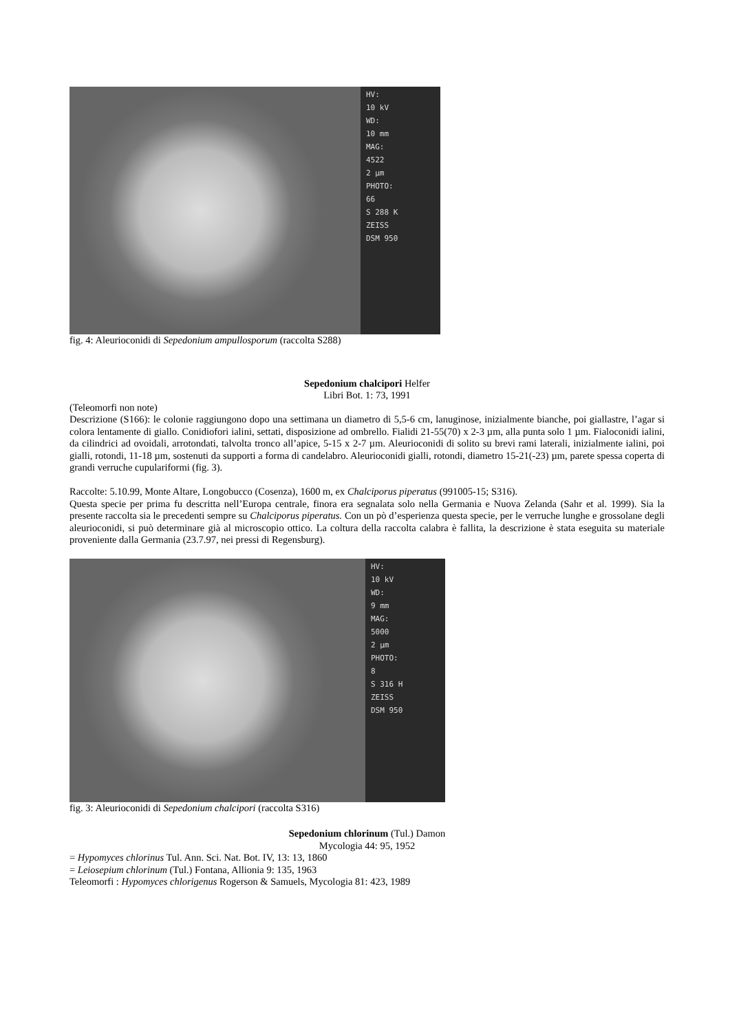HV:
10 kV
WD:
10 mm
MAG:
4522
2 µm
PHOTO:
66
S 288 K
ZEISS
DSM 950
fig. 4: Aleurioconidi di Sepedonium ampullosporum (raccolta S288)
Sepedonium chalcipori Helfer
Libri Bot. 1: 73, 1991
(Teleomorfi non note)
Descrizione (S166): le colonie raggiungono dopo una settimana un diametro di 5,5-6 cm, lanuginose, inizialmente bianche, poi giallastre, l’agar si colora lentamente di giallo. Conidiofori ialini, settati, disposizione ad ombrello. Fialidi 21-55(70) x 2-3 µm, alla punta solo 1 µm. Fialoconidi ialini, da cilindrici ad ovoidali, arrotondati, talvolta tronco all’apice, 5-15 x 2-7 µm. Aleurioconidi di solito su brevi rami laterali, inizialmente ialini, poi gialli, rotondi, 11-18 µm, sostenuti da supporti a forma di candelabro. Aleurioconidi gialli, rotondi, diametro 15-21(-23) µm, parete spessa coperta di grandi verruche cupulariformi (fig. 3).
Raccolte: 5.10.99, Monte Altare, Longobucco (Cosenza), 1600 m, ex Chalciporus piperatus (991005-15; S316).
Questa specie per prima fu descritta nell’Europa centrale, finora era segnalata solo nella Germania e Nuova Zelanda (Sahr et al. 1999). Sia la presente raccolta sia le precedenti sempre su Chalciporus piperatus. Con un pò d’esperienza questa specie, per le verruche lunghe e grossolane degli aleurioconidi, si può determinare già al microscopio ottico. La coltura della raccolta calabra è fallita, la descrizione è stata eseguita su materiale proveniente dalla Germania (23.7.97, nei pressi di Regensburg).
HV:
10 kV
WD:
9 mm
MAG:
5000
2 µm
PHOTO:
8
S 316 H
ZEISS
DSM 950
fig. 3: Aleurioconidi di Sepedonium chalcipori (raccolta S316)
Sepedonium chlorinum (Tul.) Damon
Mycologia 44: 95, 1952
= Hypomyces chlorinus Tul. Ann. Sci. Nat. Bot. IV, 13: 13, 1860
= Leiosepium chlorinum (Tul.) Fontana, Allionia 9: 135, 1963
Teleomorfi : Hypomyces chlorigenus Rogerson & Samuels, Mycologia 81: 423, 1989